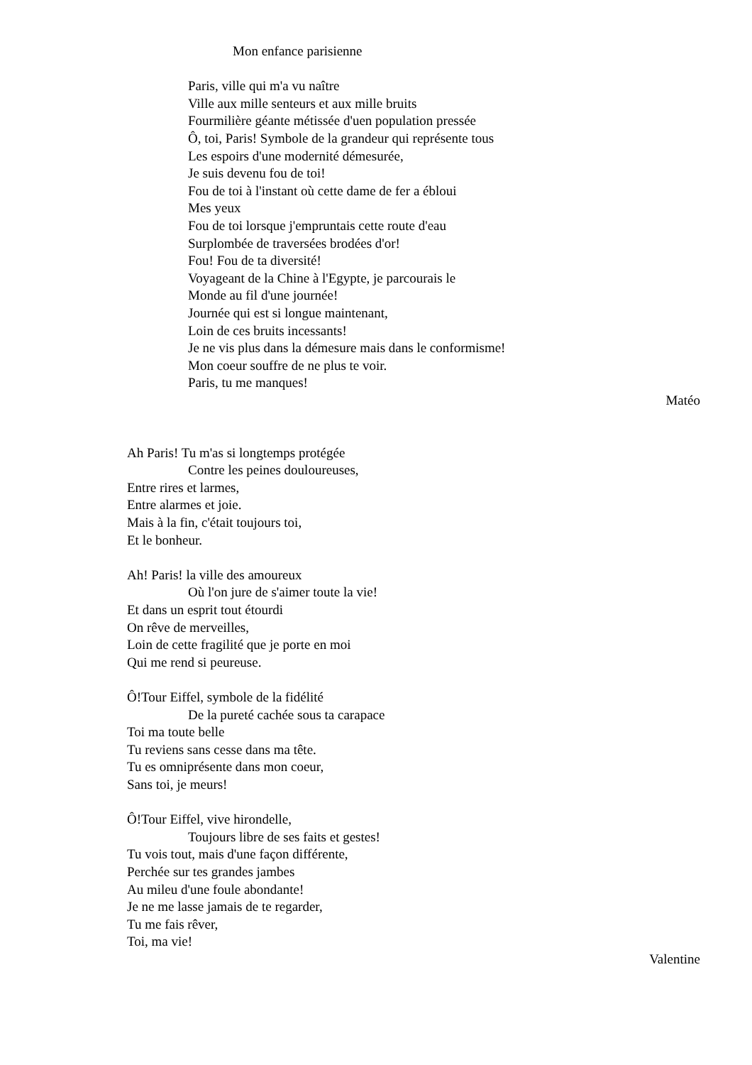Mon enfance parisienne
Paris, ville qui m'a vu naître
Ville aux mille senteurs et aux mille bruits
Fourmilière géante métissée d'uen population pressée
Ô, toi, Paris! Symbole de la grandeur qui représente tous
Les espoirs d'une modernité démesurée,
Je suis devenu fou de toi!
Fou de toi à l'instant où cette dame de fer a ébloui
Mes yeux
Fou de toi lorsque j'empruntais cette route d'eau
Surplombée de traversées brodées d'or!
Fou! Fou de ta diversité!
Voyageant de la Chine à l'Egypte, je parcourais le
Monde au fil d'une journée!
Journée qui est si longue maintenant,
Loin de ces bruits incessants!
Je ne vis plus dans la démesure mais dans le conformisme!
Mon coeur souffre de ne plus te voir.
Paris, tu me manques!
Matéo
Ah Paris! Tu m'as si longtemps protégée
Contre les peines douloureuses,
Entre rires et larmes,
Entre alarmes et joie.
Mais à la fin, c'était toujours toi,
Et le bonheur.
Ah! Paris! la ville des amoureux
Où l'on jure de s'aimer toute la vie!
Et dans un esprit tout étourdi
On rêve de merveilles,
Loin de cette fragilité que je porte en moi
Qui me rend si peureuse.
Ô!Tour Eiffel, symbole de la fidélité
De la pureté cachée sous ta carapace
Toi ma toute belle
Tu reviens sans cesse dans ma tête.
Tu es omniprésente dans mon coeur,
Sans toi, je meurs!
Ô!Tour Eiffel, vive hirondelle,
Toujours libre de ses faits et gestes!
Tu vois tout, mais d'une façon différente,
Perchée sur tes grandes jambes
Au mileu d'une foule abondante!
Je ne me lasse jamais de te regarder,
Tu me fais rêver,
Toi, ma vie!
Valentine